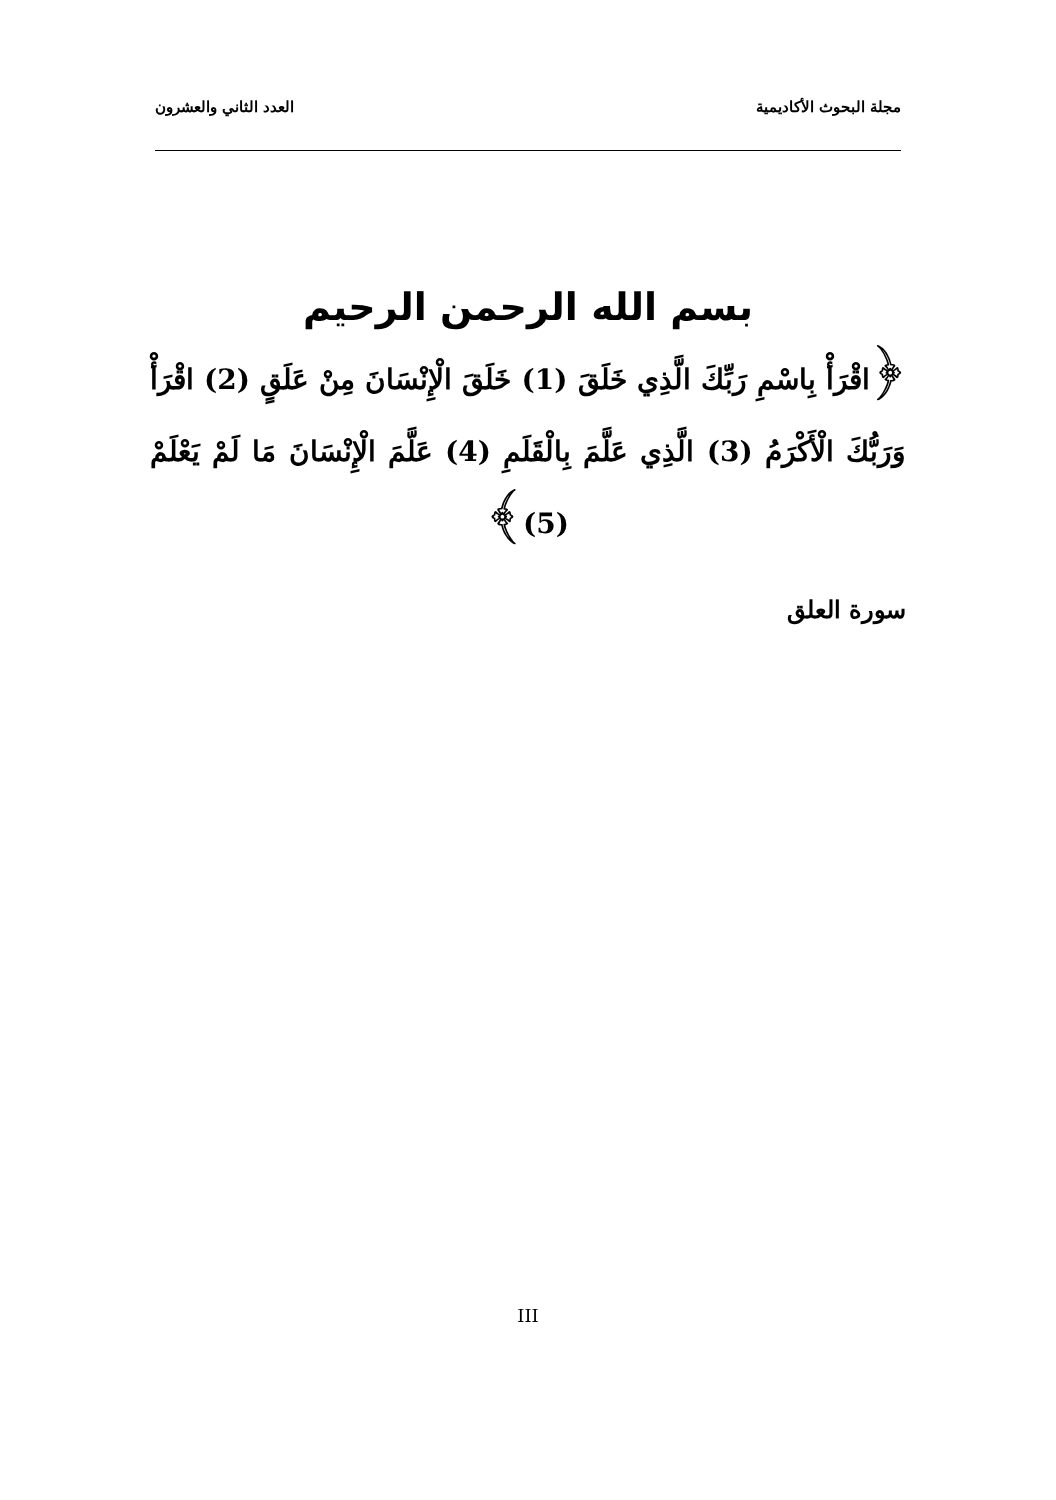مجلة البحوث الأكاديمية العدد الثاني والعشرون
بسم الله الرحمن الرحيم
﴿اقْرَأْ بِاسْمِ رَبِّكَ الَّذِي خَلَقَ (1) خَلَقَ الْإِنْسَانَ مِنْ عَلَقٍ (2) اقْرَأْ وَرَبُّكَ الْأَكْرَمُ (3) الَّذِي عَلَّمَ بِالْقَلَمِ (4) عَلَّمَ الْإِنْسَانَ مَا لَمْ يَعْلَمْ (5)﴾
سورة العلق
III